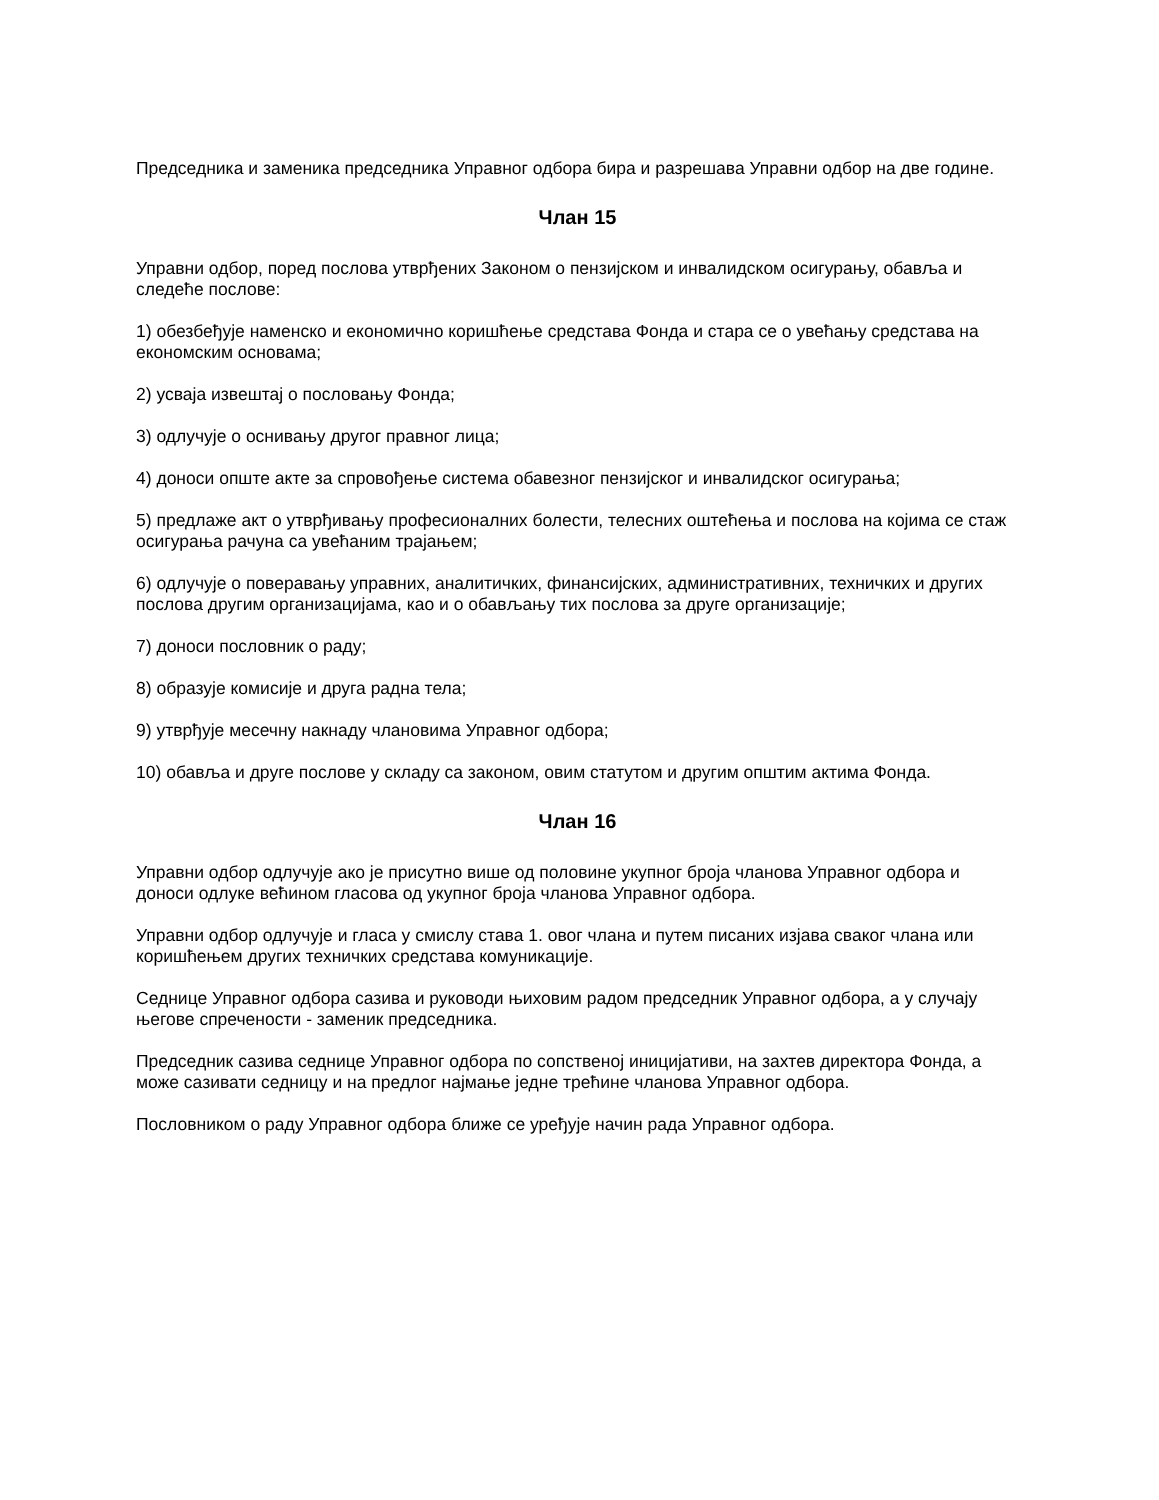Председника и заменика председника Управног одбора бира и разрешава Управни одбор на две године.
Члан 15
Управни одбор, поред послова утврђених Законом о пензијском и инвалидском осигурању, обавља и следеће послове:
1) обезбеђује наменско и економично коришћење средстава Фонда и стара се о увећању средстава на економским основама;
2) усваја извештај о пословању Фонда;
3) одлучује о оснивању другог правног лица;
4) доноси опште акте за спровођење система обавезног пензијског и инвалидског осигурања;
5) предлаже акт о утврђивању професионалних болести, телесних оштећења и послова на којима се стаж осигурања рачуна са увећаним трајањем;
6) одлучује о поверавању управних, аналитичких, финансијских, административних, техничких и других послова другим организацијама, као и о обављању тих послова за друге организације;
7) доноси пословник о раду;
8) образује комисије и друга радна тела;
9) утврђује месечну накнаду члановима Управног одбора;
10) обавља и друге послове у складу са законом, овим статутом и другим општим актима Фонда.
Члан 16
Управни одбор одлучује ако је присутно више од половине укупног броја чланова Управног одбора и доноси одлуке већином гласова од укупног броја чланова Управног одбора.
Управни одбор одлучује и гласа у смислу става 1. овог члана и путем писаних изјава сваког члана или коришћењем других техничких средстава комуникације.
Седнице Управног одбора сазива и руководи њиховим радом председник Управног одбора, а у случају његове спречености - заменик председника.
Председник сазива седнице Управног одбора по сопственој иницијативи, на захтев директора Фонда, а може сазивати седницу и на предлог најмање једне трећине чланова Управног одбора.
Пословником о раду Управног одбора ближе се уређује начин рада Управног одбора.